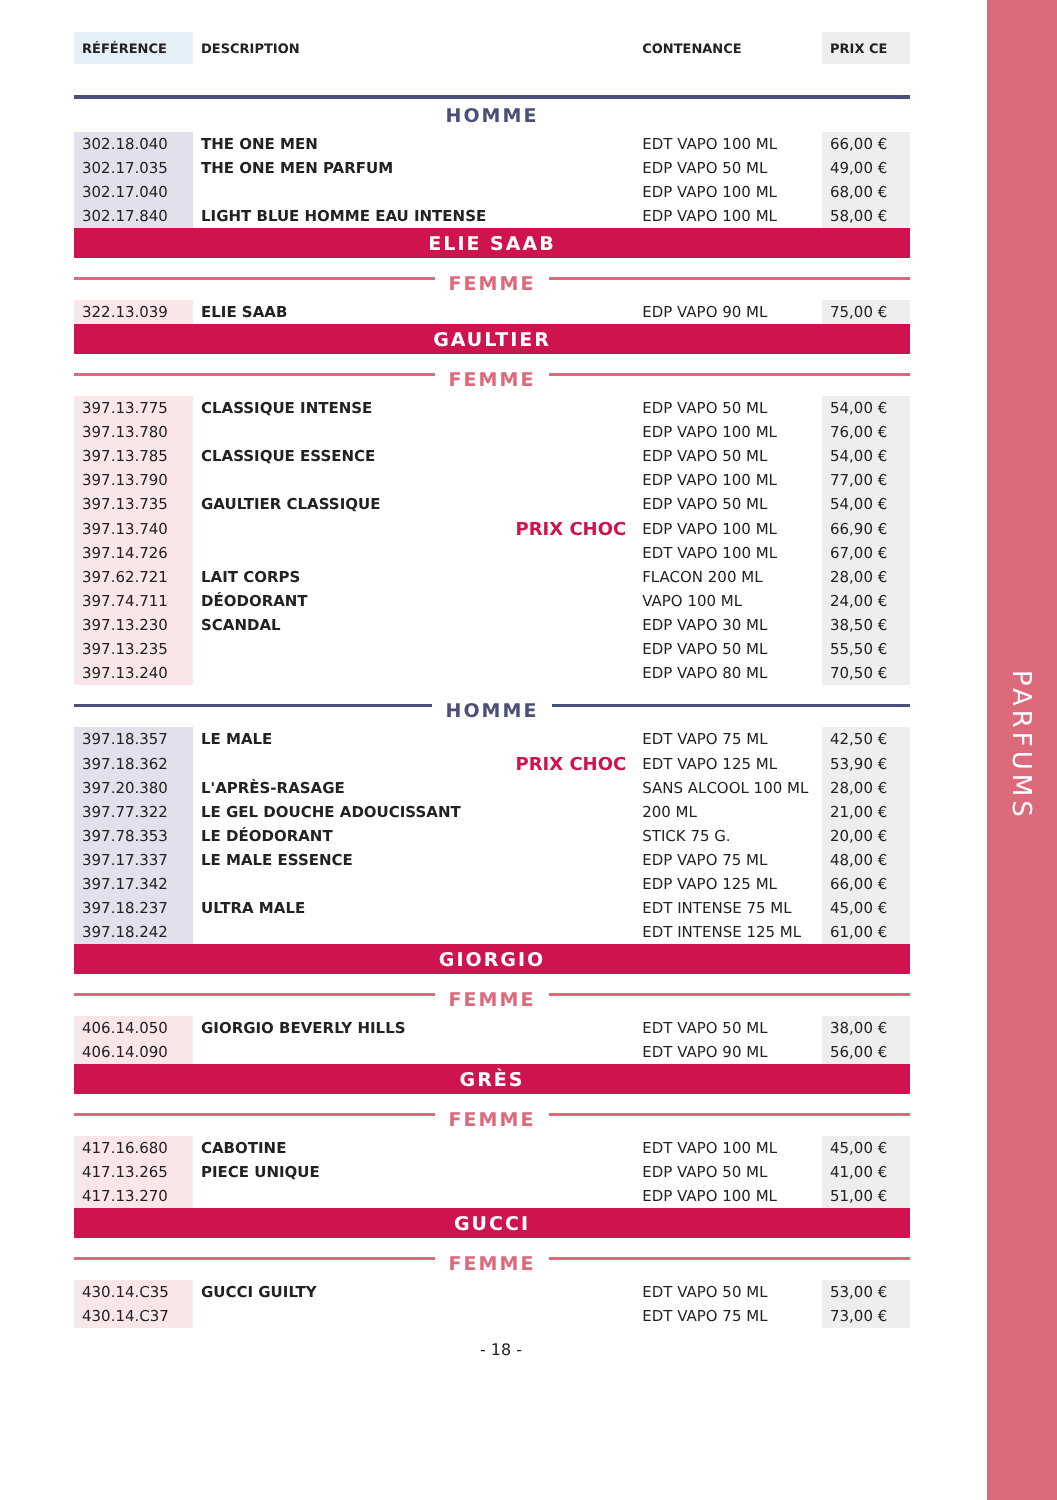PARFUMS
| RÉFÉRENCE | DESCRIPTION | | CONTENANCE | PRIX CE |
| HOMME | | | | |
| 302.18.040 | THE ONE MEN | | EDT VAPO 100 ML | 66,00 € |
| 302.17.035 | THE ONE MEN PARFUM | | EDP VAPO 50 ML | 49,00 € |
| 302.17.040 | | | EDP VAPO 100 ML | 68,00 € |
| 302.17.840 | LIGHT BLUE HOMME EAU INTENSE | | EDP VAPO 100 ML | 58,00 € |
| ELIE SAAB | | | | |
| FEMME | | | | |
| 322.13.039 | ELIE SAAB | | EDP VAPO 90 ML | 75,00 € |
| GAULTIER | | | | |
| FEMME | | | | |
| 397.13.775 | CLASSIQUE INTENSE | | EDP VAPO 50 ML | 54,00 € |
| 397.13.780 | | | EDP VAPO 100 ML | 76,00 € |
| 397.13.785 | CLASSIQUE ESSENCE | | EDP VAPO 50 ML | 54,00 € |
| 397.13.790 | | | EDP VAPO 100 ML | 77,00 € |
| 397.13.735 | GAULTIER CLASSIQUE | | EDP VAPO 50 ML | 54,00 € |
| 397.13.740 | | PRIX CHOC | EDP VAPO 100 ML | 66,90 € |
| 397.14.726 | | | EDT VAPO 100 ML | 67,00 € |
| 397.62.721 | LAIT CORPS | | FLACON 200 ML | 28,00 € |
| 397.74.711 | DÉODORANT | | VAPO 100 ML | 24,00 € |
| 397.13.230 | SCANDAL | | EDP VAPO 30 ML | 38,50 € |
| 397.13.235 | | | EDP VAPO 50 ML | 55,50 € |
| 397.13.240 | | | EDP VAPO 80 ML | 70,50 € |
| HOMME | | | | |
| 397.18.357 | LE MALE | | EDT VAPO 75 ML | 42,50 € |
| 397.18.362 | | PRIX CHOC | EDT VAPO 125 ML | 53,90 € |
| 397.20.380 | L'APRÈS-RASAGE | | SANS ALCOOL 100 ML | 28,00 € |
| 397.77.322 | LE GEL DOUCHE ADOUCISSANT | | 200 ML | 21,00 € |
| 397.78.353 | LE DÉODORANT | | STICK 75 G. | 20,00 € |
| 397.17.337 | LE MALE ESSENCE | | EDP VAPO 75 ML | 48,00 € |
| 397.17.342 | | | EDP VAPO 125 ML | 66,00 € |
| 397.18.237 | ULTRA MALE | | EDT INTENSE 75 ML | 45,00 € |
| 397.18.242 | | | EDT INTENSE 125 ML | 61,00 € |
| GIORGIO | | | | |
| FEMME | | | | |
| 406.14.050 | GIORGIO BEVERLY HILLS | | EDT VAPO 50 ML | 38,00 € |
| 406.14.090 | | | EDT VAPO 90 ML | 56,00 € |
| GRÈS | | | | |
| FEMME | | | | |
| 417.16.680 | CABOTINE | | EDT VAPO 100 ML | 45,00 € |
| 417.13.265 | PIECE UNIQUE | | EDP VAPO 50 ML | 41,00 € |
| 417.13.270 | | | EDP VAPO 100 ML | 51,00 € |
| GUCCI | | | | |
| FEMME | | | | |
| 430.14.C35 | GUCCI GUILTY | | EDT VAPO 50 ML | 53,00 € |
| 430.14.C37 | | | EDT VAPO 75 ML | 73,00 € |
- 18 -